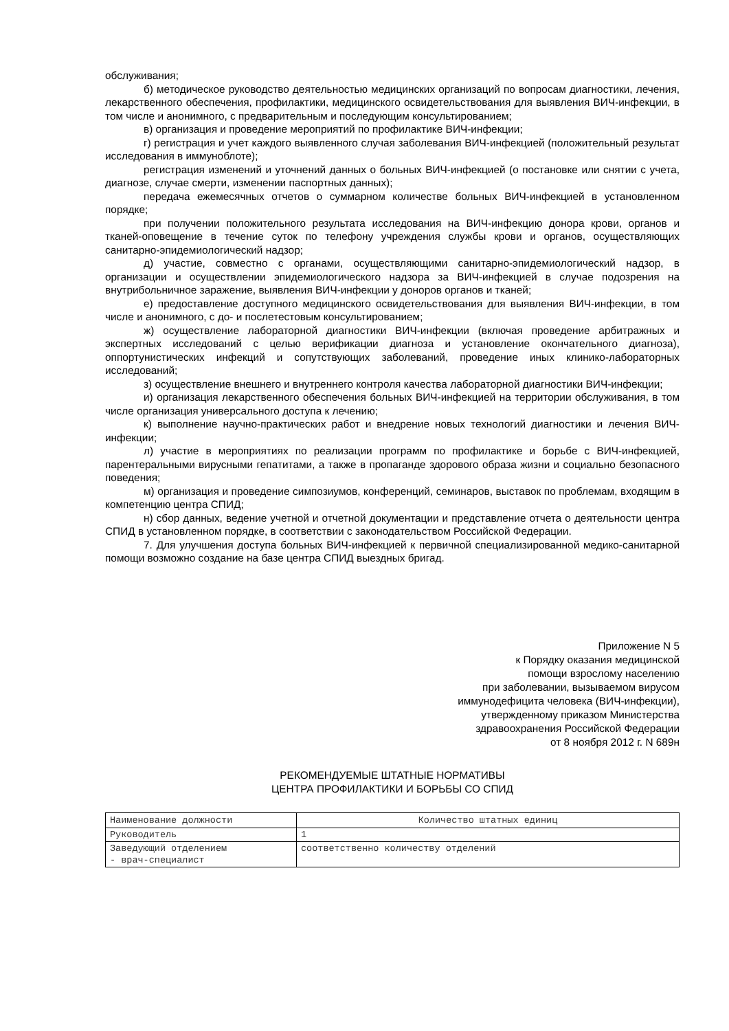обслуживания;
б) методическое руководство деятельностью медицинских организаций по вопросам диагностики, лечения, лекарственного обеспечения, профилактики, медицинского освидетельствования для выявления ВИЧ-инфекции, в том числе и анонимного, с предварительным и последующим консультированием;
в) организация и проведение мероприятий по профилактике ВИЧ-инфекции;
г) регистрация и учет каждого выявленного случая заболевания ВИЧ-инфекцией (положительный результат исследования в иммуноблоте);
регистрация изменений и уточнений данных о больных ВИЧ-инфекцией (о постановке или снятии с учета, диагнозе, случае смерти, изменении паспортных данных);
передача ежемесячных отчетов о суммарном количестве больных ВИЧ-инфекцией в установленном порядке;
при получении положительного результата исследования на ВИЧ-инфекцию донора крови, органов и тканей-оповещение в течение суток по телефону учреждения службы крови и органов, осуществляющих санитарно-эпидемиологический надзор;
д) участие, совместно с органами, осуществляющими санитарно-эпидемиологический надзор, в организации и осуществлении эпидемиологического надзора за ВИЧ-инфекцией в случае подозрения на внутрибольничное заражение, выявления ВИЧ-инфекции у доноров органов и тканей;
е) предоставление доступного медицинского освидетельствования для выявления ВИЧ-инфекции, в том числе и анонимного, с до- и послетестовым консультированием;
ж) осуществление лабораторной диагностики ВИЧ-инфекции (включая проведение арбитражных и экспертных исследований с целью верификации диагноза и установление окончательного диагноза), оппортунистических инфекций и сопутствующих заболеваний, проведение иных клинико-лабораторных исследований;
з) осуществление внешнего и внутреннего контроля качества лабораторной диагностики ВИЧ-инфекции;
и) организация лекарственного обеспечения больных ВИЧ-инфекцией на территории обслуживания, в том числе организация универсального доступа к лечению;
к) выполнение научно-практических работ и внедрение новых технологий диагностики и лечения ВИЧ-инфекции;
л) участие в мероприятиях по реализации программ по профилактике и борьбе с ВИЧ-инфекцией, парентеральными вирусными гепатитами, а также в пропаганде здорового образа жизни и социально безопасного поведения;
м) организация и проведение симпозиумов, конференций, семинаров, выставок по проблемам, входящим в компетенцию центра СПИД;
н) сбор данных, ведение учетной и отчетной документации и представление отчета о деятельности центра СПИД в установленном порядке, в соответствии с законодательством Российской Федерации.
7. Для улучшения доступа больных ВИЧ-инфекцией к первичной специализированной медико-санитарной помощи возможно создание на базе центра СПИД выездных бригад.
Приложение N 5
к Порядку оказания медицинской
помощи взрослому населению
при заболевании, вызываемом вирусом
иммунодефицита человека (ВИЧ-инфекции),
утвержденному приказом Министерства
здравоохранения Российской Федерации
от 8 ноября 2012 г. N 689н
РЕКОМЕНДУЕМЫЕ ШТАТНЫЕ НОРМАТИВЫ
ЦЕНТРА ПРОФИЛАКТИКИ И БОРЬБЫ СО СПИД
| Наименование должности | Количество штатных единиц |
| --- | --- |
| Руководитель | 1 |
| Заведующий отделением - врач-специалист | соответственно количеству отделений |